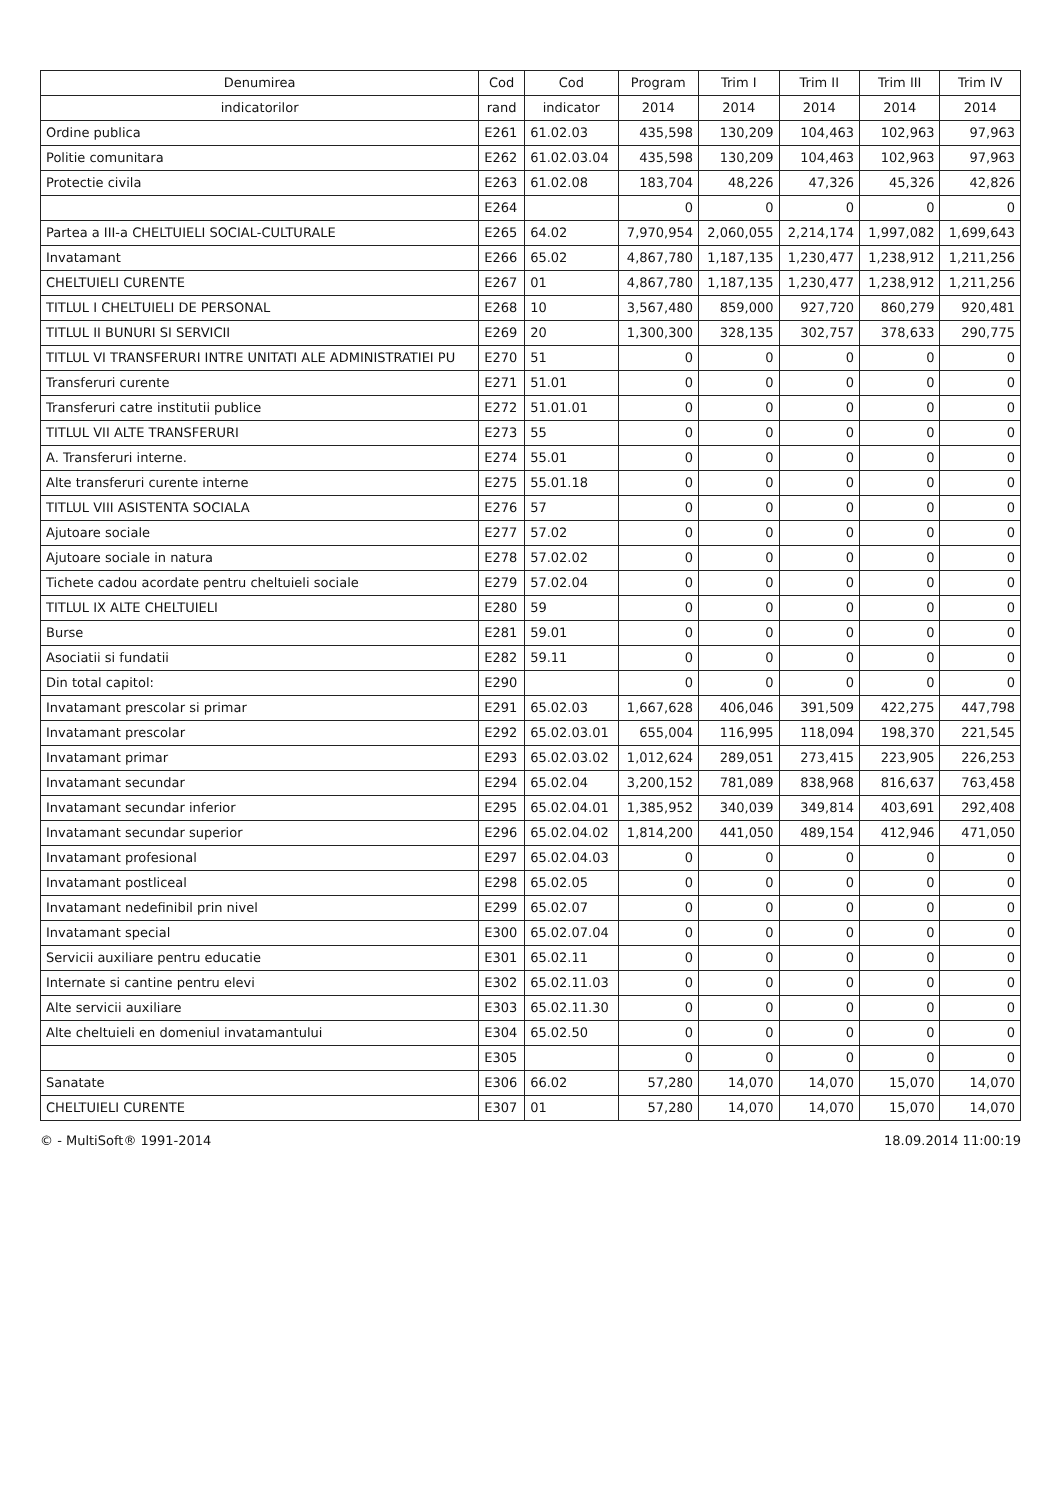| Denumirea | Cod | Cod | Program | Trim I | Trim II | Trim III | Trim IV |
| --- | --- | --- | --- | --- | --- | --- | --- |
| indicatorilor | rand | indicator | 2014 | 2014 | 2014 | 2014 | 2014 |
| Ordine publica | E261 | 61.02.03 | 435,598 | 130,209 | 104,463 | 102,963 | 97,963 |
| Politie comunitara | E262 | 61.02.03.04 | 435,598 | 130,209 | 104,463 | 102,963 | 97,963 |
| Protectie civila | E263 | 61.02.08 | 183,704 | 48,226 | 47,326 | 45,326 | 42,826 |
| | E264 | | 0 | 0 | 0 | 0 | 0 |
| Partea a III-a CHELTUIELI SOCIAL-CULTURALE | E265 | 64.02 | 7,970,954 | 2,060,055 | 2,214,174 | 1,997,082 | 1,699,643 |
| Invatamant | E266 | 65.02 | 4,867,780 | 1,187,135 | 1,230,477 | 1,238,912 | 1,211,256 |
| CHELTUIELI CURENTE | E267 | 01 | 4,867,780 | 1,187,135 | 1,230,477 | 1,238,912 | 1,211,256 |
| TITLUL I CHELTUIELI DE PERSONAL | E268 | 10 | 3,567,480 | 859,000 | 927,720 | 860,279 | 920,481 |
| TITLUL II BUNURI SI SERVICII | E269 | 20 | 1,300,300 | 328,135 | 302,757 | 378,633 | 290,775 |
| TITLUL VI TRANSFERURI INTRE UNITATI ALE ADMINISTRATIEI PU | E270 | 51 | 0 | 0 | 0 | 0 | 0 |
| Transferuri curente | E271 | 51.01 | 0 | 0 | 0 | 0 | 0 |
| Transferuri catre institutii publice | E272 | 51.01.01 | 0 | 0 | 0 | 0 | 0 |
| TITLUL VII ALTE TRANSFERURI | E273 | 55 | 0 | 0 | 0 | 0 | 0 |
| A. Transferuri interne. | E274 | 55.01 | 0 | 0 | 0 | 0 | 0 |
| Alte transferuri curente interne | E275 | 55.01.18 | 0 | 0 | 0 | 0 | 0 |
| TITLUL VIII ASISTENTA SOCIALA | E276 | 57 | 0 | 0 | 0 | 0 | 0 |
| Ajutoare sociale | E277 | 57.02 | 0 | 0 | 0 | 0 | 0 |
| Ajutoare sociale in natura | E278 | 57.02.02 | 0 | 0 | 0 | 0 | 0 |
| Tichete cadou acordate pentru cheltuieli sociale | E279 | 57.02.04 | 0 | 0 | 0 | 0 | 0 |
| TITLUL IX ALTE CHELTUIELI | E280 | 59 | 0 | 0 | 0 | 0 | 0 |
| Burse | E281 | 59.01 | 0 | 0 | 0 | 0 | 0 |
| Asociatii si fundatii | E282 | 59.11 | 0 | 0 | 0 | 0 | 0 |
| Din total capitol: | E290 | | 0 | 0 | 0 | 0 | 0 |
| Invatamant prescolar si primar | E291 | 65.02.03 | 1,667,628 | 406,046 | 391,509 | 422,275 | 447,798 |
| Invatamant prescolar | E292 | 65.02.03.01 | 655,004 | 116,995 | 118,094 | 198,370 | 221,545 |
| Invatamant primar | E293 | 65.02.03.02 | 1,012,624 | 289,051 | 273,415 | 223,905 | 226,253 |
| Invatamant secundar | E294 | 65.02.04 | 3,200,152 | 781,089 | 838,968 | 816,637 | 763,458 |
| Invatamant secundar inferior | E295 | 65.02.04.01 | 1,385,952 | 340,039 | 349,814 | 403,691 | 292,408 |
| Invatamant secundar superior | E296 | 65.02.04.02 | 1,814,200 | 441,050 | 489,154 | 412,946 | 471,050 |
| Invatamant profesional | E297 | 65.02.04.03 | 0 | 0 | 0 | 0 | 0 |
| Invatamant postliceal | E298 | 65.02.05 | 0 | 0 | 0 | 0 | 0 |
| Invatamant nedefinibil prin nivel | E299 | 65.02.07 | 0 | 0 | 0 | 0 | 0 |
| Invatamant special | E300 | 65.02.07.04 | 0 | 0 | 0 | 0 | 0 |
| Servicii auxiliare pentru educatie | E301 | 65.02.11 | 0 | 0 | 0 | 0 | 0 |
| Internate si cantine pentru elevi | E302 | 65.02.11.03 | 0 | 0 | 0 | 0 | 0 |
| Alte servicii auxiliare | E303 | 65.02.11.30 | 0 | 0 | 0 | 0 | 0 |
| Alte cheltuieli en domeniul invatamantului | E304 | 65.02.50 | 0 | 0 | 0 | 0 | 0 |
| | E305 | | 0 | 0 | 0 | 0 | 0 |
| Sanatate | E306 | 66.02 | 57,280 | 14,070 | 14,070 | 15,070 | 14,070 |
| CHELTUIELI CURENTE | E307 | 01 | 57,280 | 14,070 | 14,070 | 15,070 | 14,070 |
© - MultiSoft® 1991-2014 18.09.2014 11:00:19